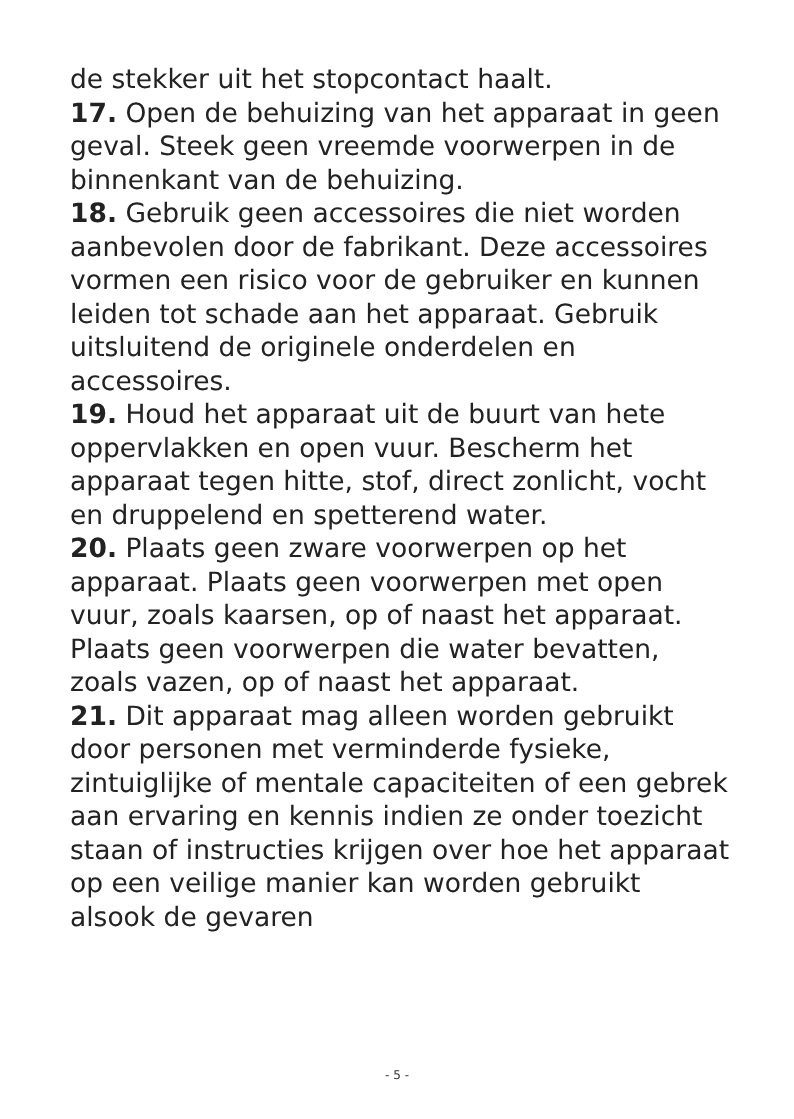de stekker uit het stopcontact haalt.
17. Open de behuizing van het apparaat in geen geval. Steek geen vreemde voorwerpen in de binnenkant van de behuizing.
18. Gebruik geen accessoires die niet worden aanbevolen door de fabrikant. Deze accessoires vormen een risico voor de gebruiker en kunnen leiden tot schade aan het apparaat. Gebruik uitsluitend de originele onderdelen en accessoires.
19. Houd het apparaat uit de buurt van hete oppervlakken en open vuur. Bescherm het apparaat tegen hitte, stof, direct zonlicht, vocht en druppelend en spetterend water.
20. Plaats geen zware voorwerpen op het apparaat. Plaats geen voorwerpen met open vuur, zoals kaarsen, op of naast het apparaat. Plaats geen voorwerpen die water bevatten, zoals vazen, op of naast het apparaat.
21. Dit apparaat mag alleen worden gebruikt door personen met verminderde fysieke, zintuiglijke of mentale capaciteiten of een gebrek aan ervaring en kennis indien ze onder toezicht staan of instructies krijgen over hoe het apparaat op een veilige manier kan worden gebruikt alsook de gevaren
- 5 -